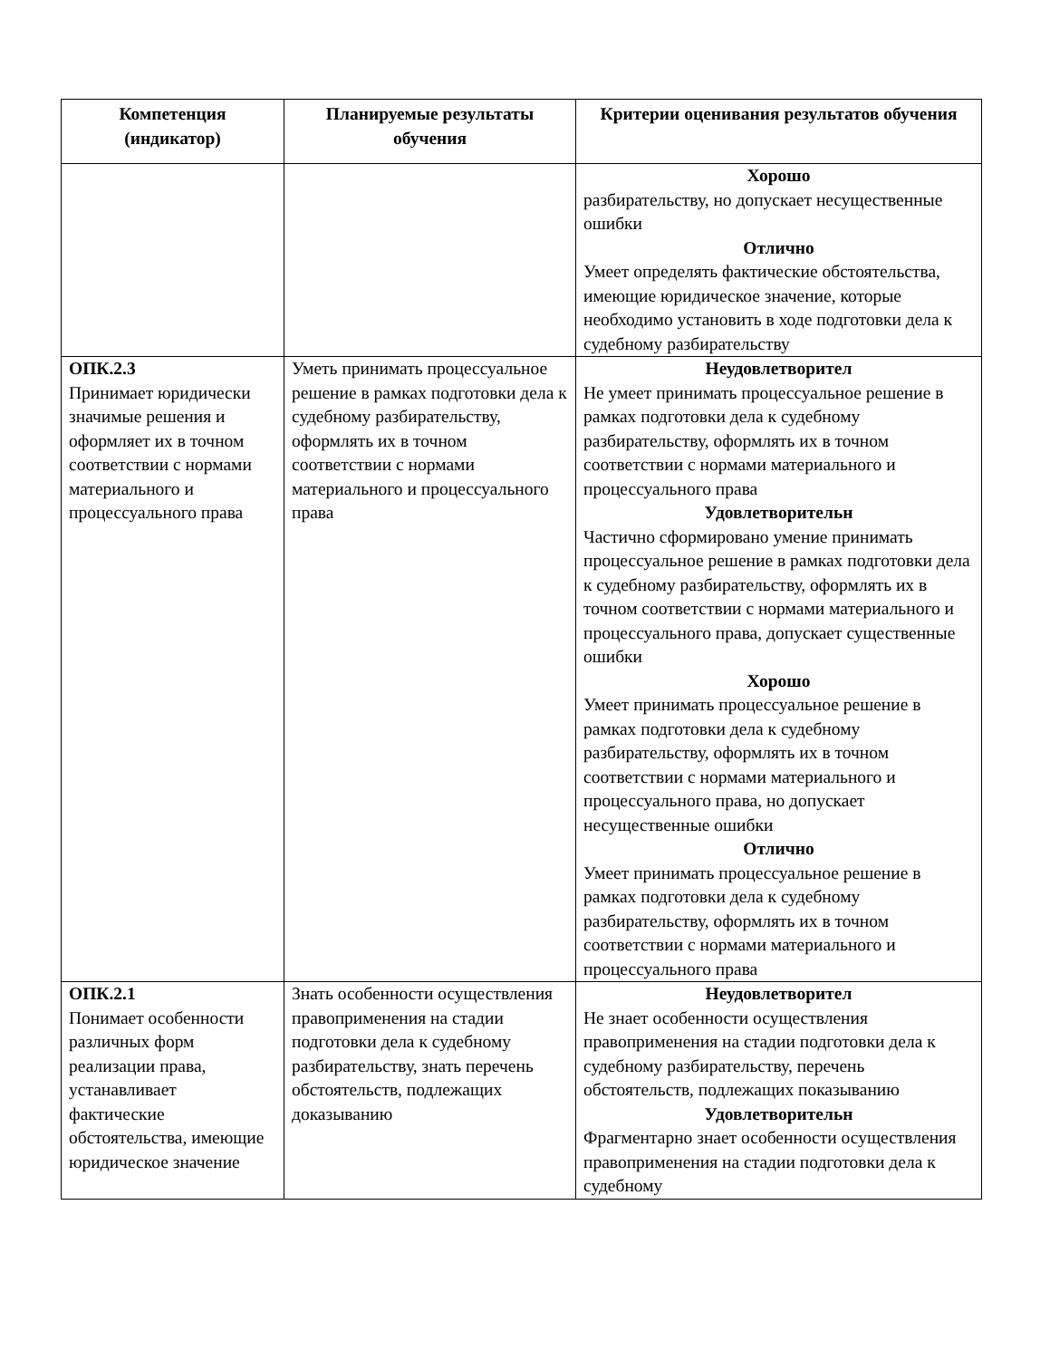| Компетенция (индикатор) | Планируемые результаты обучения | Критерии оценивания результатов обучения |
| --- | --- | --- |
| | | Хорошо разбирательству, но допускает несущественные ошибки Отлично Умеет определять фактические обстоятельства, имеющие юридическое значение, которые необходимо установить в ходе подготовки дела к судебному разбирательству |
| ОПК.2.3 Принимает юридически значимые решения и оформляет их в точном соответствии с нормами материального и процессуального права | Уметь принимать процессуальное решение в рамках подготовки дела к судебному разбирательству, оформлять их в точном соответствии с нормами материального и процессуального права | Неудовлетворител Не умеет принимать процессуальное решение в рамках подготовки дела к судебному разбирательству, оформлять их в точном соответствии с нормами материального и процессуального права Удовлетворительн Частично сформировано умение принимать процессуальное решение в рамках подготовки дела к судебному разбирательству, оформлять их в точном соответствии с нормами материального и процессуального права, допускает существенные ошибки Хорошо Умеет принимать процессуальное решение в рамках подготовки дела к судебному разбирательству, оформлять их в точном соответствии с нормами материального и процессуального права, но допускает несущественные ошибки Отлично Умеет принимать процессуальное решение в рамках подготовки дела к судебному разбирательству, оформлять их в точном соответствии с нормами материального и процессуального права |
| ОПК.2.1 Понимает особенности различных форм реализации права, устанавливает фактические обстоятельства, имеющие юридическое значение | Знать особенности осуществления правоприменения на стадии подготовки дела к судебному разбирательству, знать перечень обстоятельств, подлежащих доказыванию | Неудовлетворител Не знает особенности осуществления правоприменения на стадии подготовки дела к судебному разбирательству, перечень обстоятельств, подлежащих показыванию Удовлетворительн Фрагментарно знает особенности осуществления правоприменения на стадии подготовки дела к судебному |